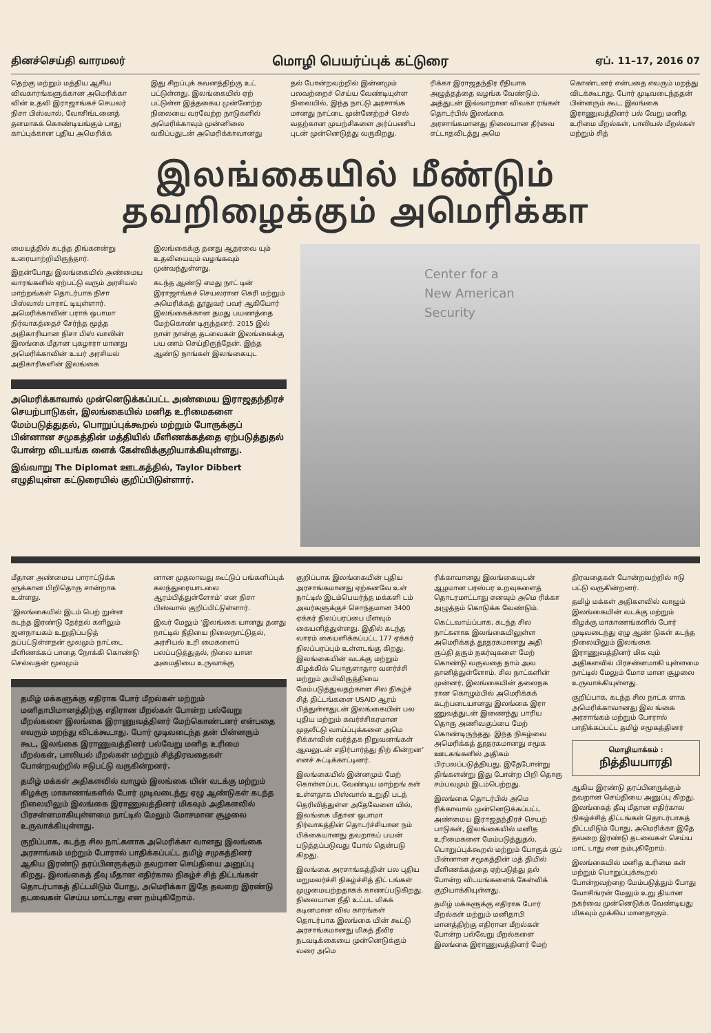தினச்செய்தி வாரமலர் மொழி பெயர்ப்புக் கட்டுரை ஏப். 11–17, 2016 07
தெற்கு மற்றும் மத்திய ஆசிய விவகாரங்களுக்கான அமெரிக்கா வின் உதவி இராஜாங்கச் செயலர் நிசா பிஸ்வால், வோசிங்டனைத் தளமாகக் கொண்டியங்கும் பாது காப்புக்கான புதிய அமெரிக்க
இது சிறப்புக் கவனத்திற்கு உட் பட்டுள்ளது. இலங்கையில் ஏற் பட்டுள்ள இத்தகைய முன்னேற்ற நிலையை வரவேற்ற நாடுகளில் அமெரிக்காவும் முன்னிலை வகிப்பதுடன் அமெரிக்காவானது
தல் போன்றவற்றில் இன்னமும் பலவற்றைச் செய்ய வேண்டியுள்ள நிலையில், இந்த நாட்டு அரசாங்க மானது நாட்டை முன்னேற்றச் செல் வதற்கான முயற்சிகளை அர்ப்பணிப புடன் முன்னெடுத்து வருகிறது.
ரிக்கா இராஜதந்திர ரீதியாக அழுத்தத்தை வழங்க வேண்டும். அத்துடன் இவ்வாறான விவகா ரங்கள் தொடர்பில் இலங்கை அரசாங்கமானது நிலையான தீர்வை எட்டாதவிடத்து அமெ
கொண்டனர் என்பதை எவரும் மறந்து விடக்கூடாது. போர் முடிவடைந்ததன் பின்னரும் கூட, இலங்கை இராணுவத்தினர் பல் வேறு மனித உரிமை மீறல்கள், பாலியல் மீறல்கள் மற்றும் சித்
இலங்கையில் மீண்டும்
தவறிழைக்கும் அமெரிக்கா
மையத்தில் கடந்த திங்களன்று உரையாற்றியிருந்தார்.
இதன்போது இலங்கையில் அண்மைய வாரங்களில் ஏற்பட்டு வரும் அரசியல் மாற்றங்கள் தொடர்பாக நிசா பிஸ்வால் பாராட் டியுள்ளார். அமெரிக்காவின் பராக் ஒபாமா நிர்வாகத்தைச் சேர்ந்த மூத்த அதிகாரியான நிசா பிஸ் வாலின் இலங்கை மீதான புகழாரா மானது அமெரிக்காவின் உயர் அரசியல் அதிகாரிகளின் இலங்கை
இலங்கைக்கு தனது ஆதரவை யும் உதவியையும் வழங்கவும் முன்வந்துள்ளது.
கடந்த ஆண்டு எமது நாட் டின் இராஜாங்கச் செயலரான கெரி மற்றும் அமெரிக்கத் தூதுவர் பவர் ஆகியோர் இலங்கைக்கான தமது பயணத்தை மேற்கொண் டிருந்தனர். 2015 இல் நான் நான்கு தடவைகள் இலங்கைக்கு பய ணம் செய்திருந்தேன். இந்த ஆண்டு நாங்கள் இலங்கையுட
அமெரிக்காவால் முன்னெடுக்கப்பட்ட அண்மைய இராஜதந்திரச் செயற்பாடுகள், இலங்கையில் மனித உரிமைகளை மேம்படுத்துதல், பொறுப்புக்கூறல் மற்றும் போருக்குப் பின்னான சமுகத்தின் மத்தியில் மீளிணக்கத்தை ஏற்படுத்துதல் போன்ற விடயங்க ளைக் கேள்விக்குறியாக்கியுள்ளது.
இவ்வாறு The Diplomat ஊடகத்தில், Taylor Dibbert எழுதியுள்ள கட்டுரையில் குறிப்பிடுள்ளார்.
Center for a
New American
Security
மீதான அண்மைய பாராட்டுக்க ளுக்கான பிறிதொரு சான்றாக உள்ளது.
‘இலங்கையில் இடம் பெற் றுள்ள கடந்த இரண்டு தேர்தல் களிலும் ஜனநாயகம் உறுதிப்படுத் தப்பட்டுள்ளதன் மூலமும் நாட்டை மீளிணக்கப் பாதை நோக்கி கொண்டு செல்வதன் மூலமும்
னான முதலாவது கூட்டுப் பங்களிப்புக் கலந்துரையாடலை ஆரம்பித்துள்ளோம்’ என நிசா பிஸ்வால் குறிப்பிட்டுள்ளார்.
இவர் மேலும் ‘இலங்கை யானது தனது நாட்டில் நீதியை நிலைநாட்டுதல், அரசியல் உரி மைகளைப் பலப்படுத்துதல், நிலை யான அமைதியை உருவாக்கு
தமிழ் மக்களுக்கு எதிராக போர் மீறல்கள் மற்றும் மனிதாபிமானத்திற்கு எதிரான மீறல்கள் போன்ற பல்வேறு மீறல்களை இலங்கை இராணுவத்தினர் மேற்கொண்டனர் என்பதை எவரும் மறந்து விடக்கூடாது. போர் முடிவடைந்த தன் பின்னரும் கூட, இலங்கை இராணுவத்தினர் பல்வேறு மனித உரிமை மீறல்கள், பாலியல் மீறல்கள் மற்றும் சித்திரவதைகள் போன்றவற்றில் ஈடுபட்டு வருகின்றனர்.
தமிழ் மக்கள் அதிகளவில் வாழும் இலங்கை யின் வடக்கு மற்றும் கிழக்கு மாகாணங்களில் போர் முடிவடைந்து ஏழு ஆண்டுகள் கடந்த நிலையிலும் இலங்கை இராணுவத்தினர் மிகவும் அதிகளவில் பிரசன்னமாகியுள்ளமை நாட்டில் மேலும் மோசமான சூழலை உருவாக்கியுள்ளது.
குறிப்பாக, கடந்த சில நாட்களாக அமெரிக்கா வானது இலங்கை அரசாங்கம் மற்றும் போரால் பாதிக்கப்பட்ட தமிழ் சமுகத்தினர் ஆகிய இரண்டு தரப்பினருக்கும் தவறான செய்தியை அனுப்பு கிறது. இலங்கைத் தீவு மீதான எதிர்கால நிகழ்ச் சித் திட்டங்கள் தொடர்பாகத் திட்டமிடும் போது, அமெரிக்கா இதே தவறை இரண்டு தடவைகள் செய்ய மாட்டாது என நம்புகிறோம்.
குறிப்பாக இலங்கையின் புதிய அரசாங்கமானது ஏற்கனவே உள் நாட்டில் இடம்பெயர்ந்த மக்களி டம் அவர்களுக்குச் சொந்தமான 3400 ஏக்கர் நிலப்பரப்பை மீளவும் கையளித்துள்ளது. இதில் கடந்த வாரம் கையளிக்கப்பட்ட 177 ஏக்கர் நிலப்பரப்பும் உள்ளடங்கு கிறது. இலங்கையின் வடக்கு மற்றும் கிழக்கில் பொருளாதார வளர்ச்சி மற்றும் அபிவிருத்தியை மேம்படுத்துவதற்கான சில நிகழ்ச் சித் திட்டங்களை USAID ஆரம் பித்துள்ளதுடன் இலங்கையின் பல புதிய மற்றும் கவர்ச்சிகரமான முதலீட்டு வாய்ப்புக்களை அமெ ரிக்காவின் வர்த்தக நிறுவனங்கள் ஆவலுடன் எதிர்பார்த்து நிற் கின்றன’ எனச் சுட்டிக்காட்டினர்.
இலங்கையில் இன்னமும் மேற் கொள்ளப்பட வேண்டிய மாற்றங் கள் உள்ளதாக பிஸ்வால் உறுதி படத் தெரிவித்துள்ள அதேவேளை யில், இலங்கை மீதான ஒபாமா நிர்வாகத்தின் தொடர்ச்சியான நம் பிக்கையானது தவறாகப் பயன் படுத்தப்படுவது போல் தென்படு கிறது.
இலங்கை அரசாங்கத்தின் பல புதிய மறுமலர்ச்சி நிகழ்ச்சித் திட் டங்கள் முழுமையற்றதாகக் காணப்படுகிறது. நிலையான நீதி உட்பட மிகக் கடினமான விவ காரங்கள் தொடர்பாக இலங்கை யின் கூட்டு அரசாங்கமானது மிகத் தீவிர நடவடிக்கையை முன்னெடுக்கும் வரை அமெ
ரிக்காவானது இலங்கையுடன் ஆழமான பரஸ்பர உறவுகளைத் தொடரமாட்டாது எனவும் அமெ ரிக்கா அழுத்தம் கொடுக்க வேண்டும்.
கெட்டவாய்ப்பாக, கடந்த சில நாட்களாக இலங்கையிலுள்ள அமெரிக்கத் தூதரகமானது அதி ருப்தி தரும் நகர்வுகளை மேற் கொண்டு வருவதை நாம் அவ தானித்துள்ளோம். சில நாட்களின் முன்னர், இலங்கையின் தலைநக ரான கொழும்பில் அமெரிக்கக் கடற்படையானது இலங்கை இரா ணுவத்துடன் இணைந்து பாரிய தொரு அணிவகுப்பை மேற் கொண்டிருந்தது. இந்த நிகழ்வை அமெரிக்கத் தூதரகமானது சமூக ஊடகங்களில் அதிகம் பிரபலப்படுத்தியது. இதேபோன்று திங்களன்று இது போன்ற பிறி தொரு சம்பவமும் இடம்பெற்றது.
இலங்கை தொடர்பில் அமெ ரிக்காவால் முன்னெடுக்கப்பட்ட அண்மைய இராஜதந்திரச் செயற் பாடுகள், இலங்கையில் மனித உரிமைகளை மேம்படுத்துதல், பொறுப்புக்கூறல் மற்றும் போருக் குப் பின்னான சமூகத்தின் மத் தியில் மீளிணக்கத்தை ஏற்படுத்து தல் போன்ற விடயங்களைக் கேள்விக் குறியாக்கியுள்ளது.
தமிழ் மக்களுக்கு எதிராக போர் மீறல்கள் மற்றும் மனிதாபி மானத்திற்கு எதிரான மீறல்கள் போன்ற பல்வேறு மீறல்களை இலங்கை இராணுவத்தினர் மேற்
திரவதைகள் போன்றவற்றில் ஈடு பட்டு வருகின்றனர்.
தமிழ் மக்கள் அதிகளவில் வாழும் இலங்கையின் வடக்கு மற்றும் கிழக்கு மாகாணங்களில் போர் முடிவடைந்து ஏழு ஆண் டுகள் கடந்த நிலையிலும் இலங்கை இராணுவத்தினர் மிக வும் அதிகளவில் பிரசன்னமாகி யுள்ளமை நாட்டில் மேலும் மோச மான சூழலை உருவாக்கியுள்ளது.
குறிப்பாக, கடந்த சில நாட்க ளாக அமெரிக்காவானது இல ங்கை அரசாங்கம் மற்றும் போரால் பாதிக்கப்பட்ட தமிழ் சமூகத்தினர்
மொழியாக்கம் :
நித்தியபாரதி
ஆகிய இரண்டு தரப்பினருக்கும் தவறான செய்தியை அனுப்பு கிறது. இலங்கைத் தீவு மீதான எதிர்கால நிகழ்ச்சித் திட்டங்கள் தொடர்பாகத் திட்டமிடும் போது, அமெரிக்கா இதே தவறை இரண்டு தடவைகள் செய்ய மாட் டாது என நம்புகிறோம்.
இலங்கையில் மனித உரிமை கள் மற்றும் பொறுப்புக்கூறல் போன்றவற்றை மேம்படுத்தும் போது வோசிங்ரன் மேலும் உறு தியான நகர்வை முன்னெடுக்க வேண்டியது மிகவும் முக்கிய மானதாகும்.